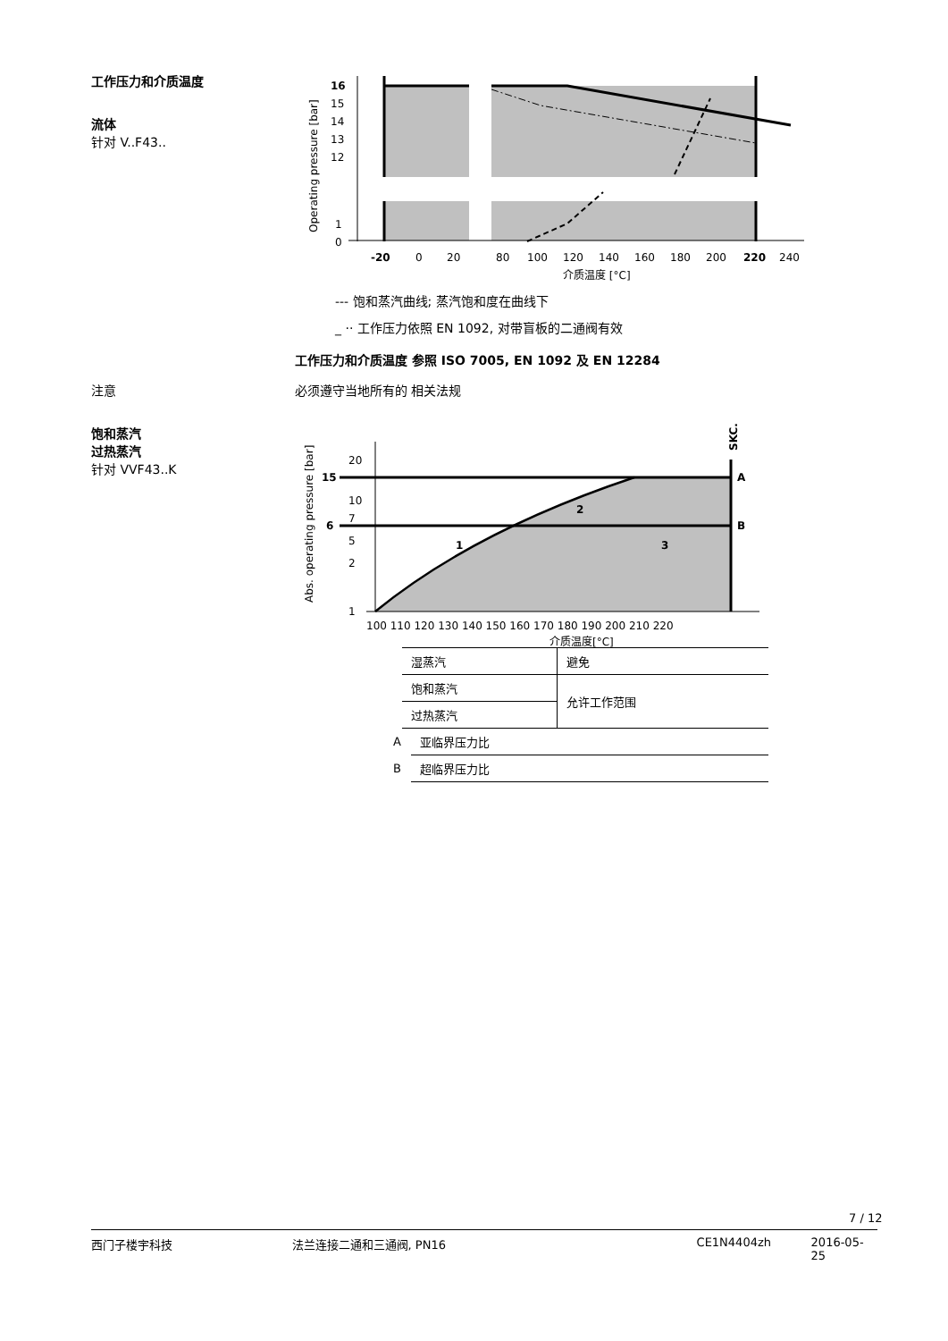工作压力和介质温度
流体
针对 V..F43..
16
15
14
13
12
1
0
-20
0
20
80
100
120
140
160
180
200
220
240
介质温度 [°C]
Operating pressure [bar]
--- 饱和蒸汽曲线; 蒸汽饱和度在曲线下
_ ·· 工作压力依照 EN 1092, 对带盲板的二通阀有效
工作压力和介质温度 参照 ISO 7005, EN 1092 及 EN 12284
注意 必须遵守当地所有的 相关法规
饱和蒸汽
过热蒸汽
针对 VVF43..K
20
15
10
7
6
5
2
1
A
B
1
2
3
100 110 120 130 140 150 160 170 180 190 200 210 220
介质温度[°C]
Abs. operating pressure [bar]
SKC..
| 湿蒸汽 | 避免 |
| 饱和蒸汽 | 允许工作范围 |
| 过热蒸汽 | |
| A | 亚临界压力比 |
| B | 超临界压力比 |
7 / 12
西门子楼宇科技 法兰连接二通和三通阀, PN16 CE1N4404zh 2016-05-25